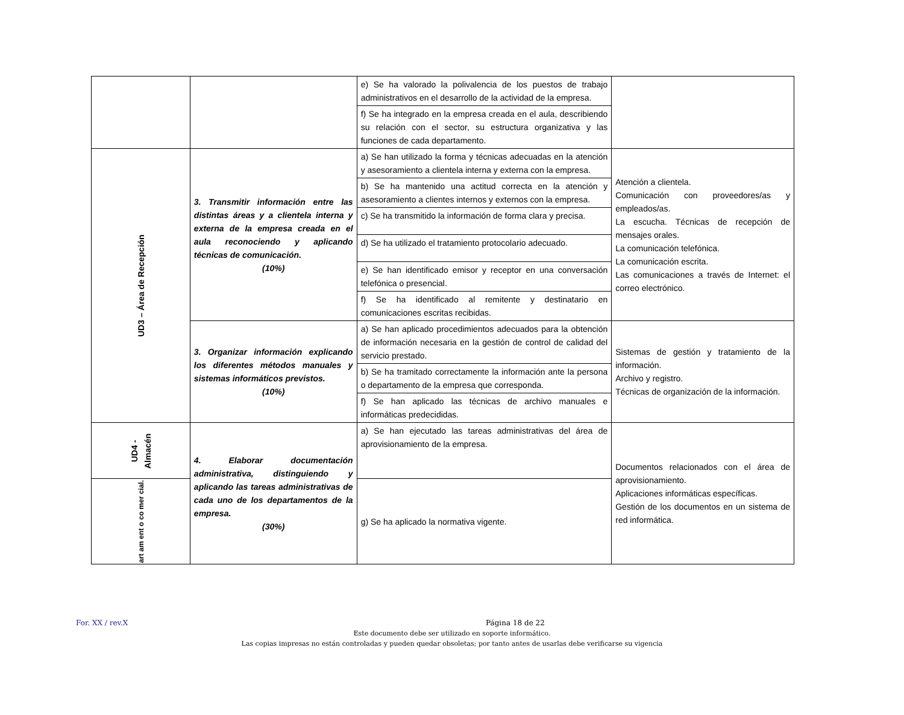| | | e) Se ha valorado la polivalencia de los puestos de trabajo administrativos en el desarrollo de la actividad de la empresa. | |
| | | f) Se ha integrado en la empresa creada en el aula, describiendo su relación con el sector, su estructura organizativa y las funciones de cada departamento. | |
| UD3 – Área de Recepción | 3. Transmitir información entre las distintas áreas y a clientela interna y externa de la empresa creada en el aula reconociendo y aplicando técnicas de comunicación. (10%) | a) Se han utilizado la forma y técnicas adecuadas en la atención y asesoramiento a clientela interna y externa con la empresa. | Atención a clientela. Comunicación con proveedores/as y empleados/as. La escucha. Técnicas de recepción de mensajes orales. La comunicación telefónica. La comunicación escrita. Las comunicaciones a través de Internet: el correo electrónico. |
| | | b) Se ha mantenido una actitud correcta en la atención y asesoramiento a clientes internos y externos con la empresa. | |
| | | c) Se ha transmitido la información de forma clara y precisa. | |
| | | d) Se ha utilizado el tratamiento protocolario adecuado. | |
| | | e) Se han identificado emisor y receptor en una conversación telefónica o presencial. | |
| | | f) Se ha identificado al remitente y destinatario en comunicaciones escritas recibidas. | |
| | 3. Organizar información explicando los diferentes métodos manuales y sistemas informáticos previstos. (10%) | a) Se han aplicado procedimientos adecuados para la obtención de información necesaria en la gestión de control de calidad del servicio prestado. | Sistemas de gestión y tratamiento de la información. Archivo y registro. Técnicas de organización de la información. |
| | | b) Se ha tramitado correctamente la información ante la persona o departamento de la empresa que corresponda. | |
| | | f) Se han aplicado las técnicas de archivo manuales e informáticas predecididas. | |
| UD4 - Almacén | 4. Elaborar documentación administrativa, distinguiendo y aplicando las tareas administrativas de cada uno de los departamentos de la empresa. (30%) | a) Se han ejecutado las tareas administrativas del área de aprovisionamiento de la empresa. | Documentos relacionados con el área de aprovisionamiento. Aplicaciones informáticas específicas. Gestión de los documentos en un sistema de red informática. |
| art am ent o co mer cial. | | g) Se ha aplicado la normativa vigente. | |
For. XX / rev.X Página 18 de 22
Este documento debe ser utilizado en soporte informático.
Las copias impresas no están controladas y pueden quedar obsoletas; por tanto antes de usarlas debe verificarse su vigencia